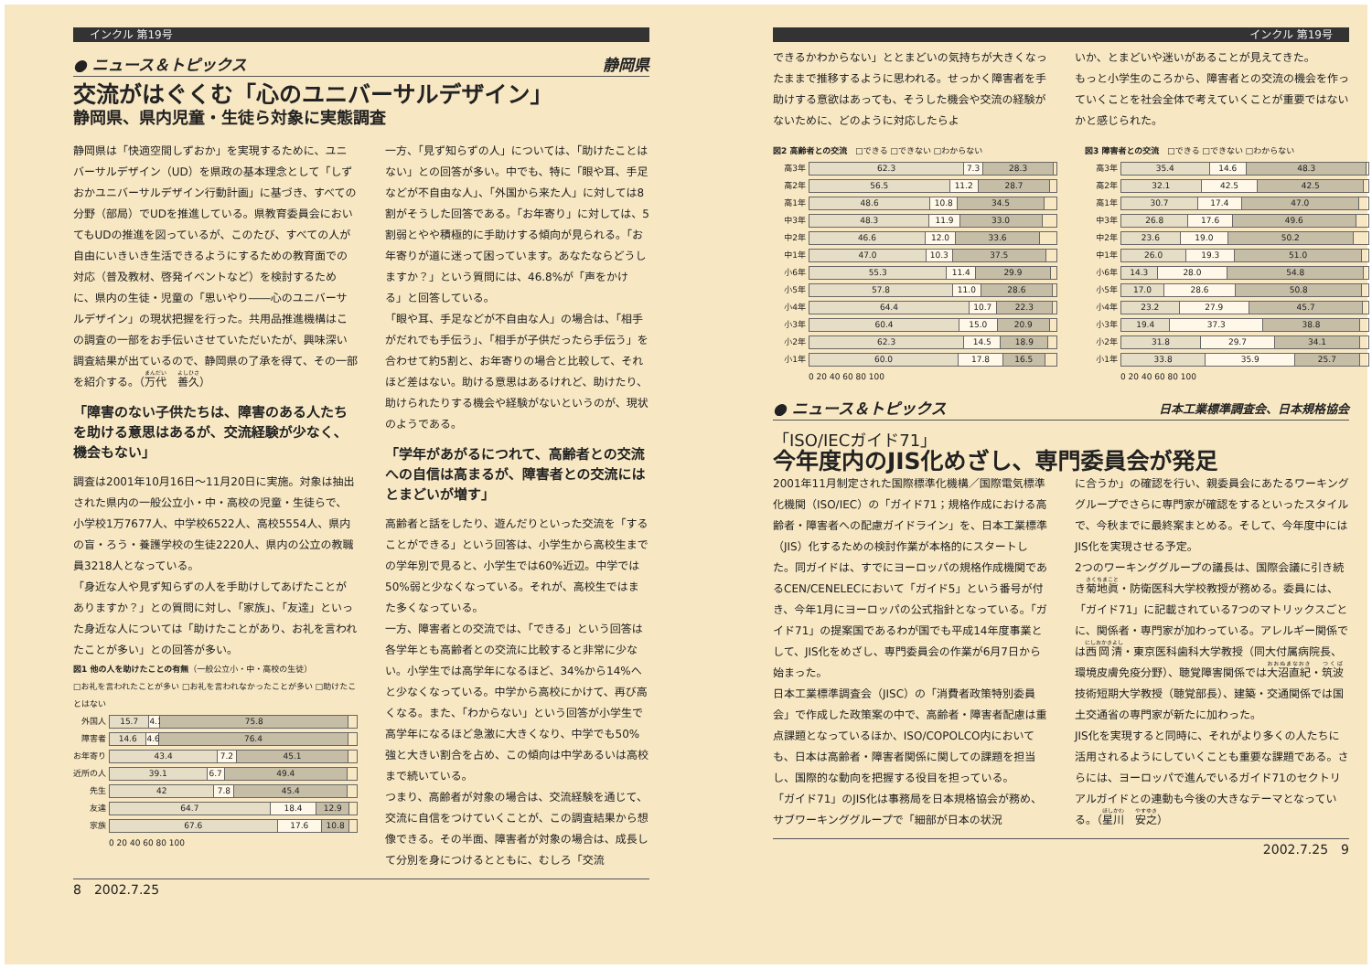インクル 第19号
● ニュース＆トピックス 静岡県
交流がはぐくむ「心のユニバーサルデザイン」
静岡県、県内児童・生徒ら対象に実態調査
静岡県は「快適空間しずおか」を実現するために、ユニバーサルデザイン（UD）を県政の基本理念として「しずおかユニバーサルデザイン行動計画」に基づき、すべての分野（部局）でUDを推進している。県教育委員会においてもUDの推進を図っているが、このたび、すべての人が自由にいきいき生活できるようにするための教育面での対応（普及教材、啓発イベントなど）を検討するために、県内の生徒・児童の「思いやり――心のユニバーサルデザイン」の現状把握を行った。共用品推進機構はこの調査の一部をお手伝いさせていただいたが、興味深い調査結果が出ているので、静岡県の了承を得て、その一部を紹介する。（万代　善久）
「障害のない子供たちは、障害のある人たちを助ける意思はあるが、交流経験が少なく、機会もない」
調査は2001年10月16日～11月20日に実施。対象は抽出された県内の一般公立小・中・高校の児童・生徒らで、小学校1万7677人、中学校6522人、高校5554人、県内の盲・ろう・養護学校の生徒2220人、県内の公立の教職員3218人となっている。
「身近な人や見ず知らずの人を手助けしてあげたことがありますか？」との質問に対し、「家族」、「友達」といった身近な人については「助けたことがあり、お礼を言われたことが多い」との回答が多い。
図1 他の人を助けたことの有無（一般公立小・中・高校の生徒）
□お礼を言われたことが多い □お礼を言われなかったことが多い □助けたことはない
外国人
15.7 4.1 75.8
障害者
14.6 4.6 76.4
お年寄り
43.4 7.2 45.1
近所の人
39.1 6.7 49.4
先生
42 7.8 45.4
友達
64.7 18.4 12.9
家族
67.6 17.6 10.8
0 20 40 60 80 100
一方、「見ず知らずの人」については、「助けたことはない」との回答が多い。中でも、特に「眼や耳、手足などが不自由な人」、「外国から来た人」に対しては8割がそうした回答である。「お年寄り」に対しては、5割弱とやや積極的に手助けする傾向が見られる。「お年寄りが道に迷って困っています。あなたならどうしますか？」という質問には、46.8%が「声をかける」と回答している。
「眼や耳、手足などが不自由な人」の場合は、「相手がだれでも手伝う」、「相手が子供だったら手伝う」を合わせて約5割と、お年寄りの場合と比較して、それほど差はない。助ける意思はあるけれど、助けたり、助けられたりする機会や経験がないというのが、現状のようである。
「学年があがるにつれて、高齢者との交流への自信は高まるが、障害者との交流にはとまどいが増す」
高齢者と話をしたり、遊んだりといった交流を「することができる」という回答は、小学生から高校生までの学年別で見ると、小学生では60%近辺。中学では50%弱と少なくなっている。それが、高校生ではまた多くなっている。
一方、障害者との交流では、「できる」という回答は各学年とも高齢者との交流に比較すると非常に少ない。小学生では高学年になるほど、34%から14%へと少なくなっている。中学から高校にかけて、再び高くなる。また、「わからない」という回答が小学生で高学年になるほど急激に大きくなり、中学でも50%強と大きい割合を占め、この傾向は中学あるいは高校まで続いている。
つまり、高齢者が対象の場合は、交流経験を通じて、交流に自信をつけていくことが、この調査結果から想像できる。その半面、障害者が対象の場合は、成長して分別を身につけるとともに、むしろ「交流
8　2002.7.25
インクル 第19号
できるかわからない」ととまどいの気持ちが大きくなったままで推移するように思われる。せっかく障害者を手助けする意欲はあっても、そうした機会や交流の経験がないために、どのように対応したらよ
いか、とまどいや迷いがあることが見えてきた。
もっと小学生のころから、障害者との交流の機会を作っていくことを社会全体で考えていくことが重要ではないかと感じられた。
図2 高齢者との交流　□できる □できない □わからない
高3年
62.3 7.3 28.3
高2年
56.5 11.2 28.7
高1年
48.6 10.8 34.5
中3年
48.3 11.9 33.0
中2年
46.6 12.0 33.6
中1年
47.0 10.3 37.5
小6年
55.3 11.4 29.9
小5年
57.8 11.0 28.6
小4年
64.4 10.7 22.3
小3年
60.4 15.0 20.9
小2年
62.3 14.5 18.9
小1年
60.0 17.8 16.5
0 20 40 60 80 100
図3 障害者との交流　□できる □できない □わからない
高3年
35.4 14.6 48.3
高2年
32.1 42.5 42.5
高1年
30.7 17.4 47.0
中3年
26.8 17.6 49.6
中2年
23.6 19.0 50.2
中1年
26.0 19.3 51.0
小6年
14.3 28.0 54.8
小5年
17.0 28.6 50.8
小4年
23.2 27.9 45.7
小3年
19.4 37.3 38.8
小2年
31.8 29.7 34.1
小1年
33.8 35.9 25.7
0 20 40 60 80 100
● ニュース＆トピックス 日本工業標準調査会、日本規格協会
「ISO/IECガイド71」
今年度内のJIS化めざし、専門委員会が発足
2001年11月制定された国際標準化機構／国際電気標準化機関（ISO/IEC）の「ガイド71；規格作成における高齢者・障害者への配慮ガイドライン」を、日本工業標準（JIS）化するための検討作業が本格的にスタートした。同ガイドは、すでにヨーロッパの規格作成機関であるCEN/CENELECにおいて「ガイド5」という番号が付き、今年1月にヨーロッパの公式指針となっている。「ガイド71」の提案国であるわが国でも平成14年度事業として、JIS化をめざし、専門委員会の作業が6月7日から始まった。
日本工業標準調査会（JISC）の「消費者政策特別委員会」で作成した政策案の中で、高齢者・障害者配慮は重点課題となっているほか、ISO/COPOLCO内においても、日本は高齢者・障害者関係に関しての課題を担当し、国際的な動向を把握する役目を担っている。
「ガイド71」のJIS化は事務局を日本規格協会が務め、サブワーキンググループで「細部が日本の状況
に合うか」の確認を行い、親委員会にあたるワーキンググループでさらに専門家が確認をするといったスタイルで、今秋までに最終案まとめる。そして、今年度中にはJIS化を実現させる予定。
2つのワーキンググループの議長は、国際会議に引き続き菊地眞・防衛医科大学校教授が務める。委員には、「ガイド71」に記載されている7つのマトリックスごとに、関係者・専門家が加わっている。アレルギー関係では西岡清・東京医科歯科大学教授（同大付属病院長、環境皮膚免疫分野）、聴覚障害関係では大沼直紀・筑波技術短期大学教授（聴覚部長）、建築・交通関係では国土交通省の専門家が新たに加わった。
JIS化を実現すると同時に、それがより多くの人たちに活用されるようにしていくことも重要な課題である。さらには、ヨーロッパで進んでいるガイド71のセクトリアルガイドとの連動も今後の大きなテーマとなっている。（星川　安之）
2002.7.25　9